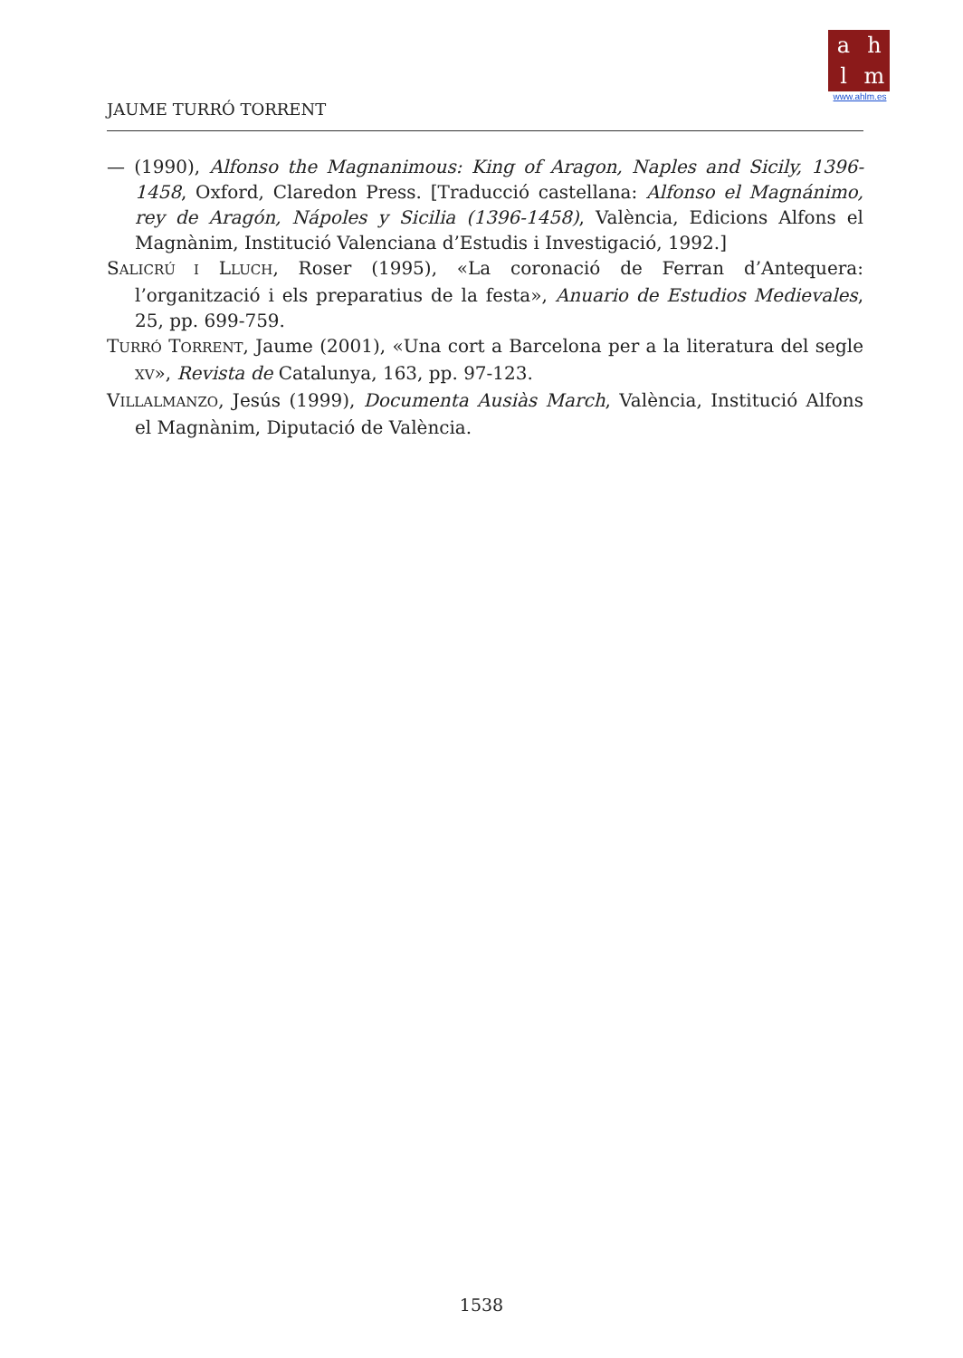ahlm
www.ahlm.es
JAUME TURRÓ TORRENT
— (1990), Alfonso the Magnanimous: King of Aragon, Naples and Sicily, 1396-1458, Oxford, Claredon Press. [Traducció castellana: Alfonso el Magnánimo, rey de Aragón, Nápoles y Sicilia (1396-1458), València, Edicions Alfons el Magnànim, Institució Valenciana d’Estudis i Investigació, 1992.]
SALICRÚ I LLUCH, Roser (1995), «La coronació de Ferran d’Antequera: l’organització i els preparatius de la festa», Anuario de Estudios Medievales, 25, pp. 699-759.
TURRÓ TORRENT, Jaume (2001), «Una cort a Barcelona per a la literatura del segle XV», Revista de Catalunya, 163, pp. 97-123.
VILLALMANZO, Jesús (1999), Documenta Ausiàs March, València, Institució Alfons el Magnànim, Diputació de València.
1538